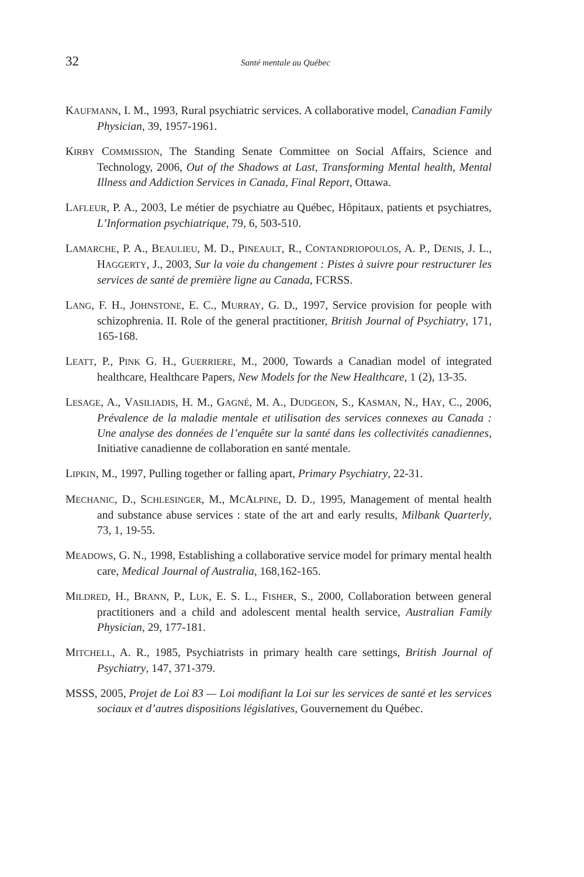32 Santé mentale au Québec
KAUFMANN, I. M., 1993, Rural psychiatric services. A collaborative model, Canadian Family Physician, 39, 1957-1961.
KIRBY COMMISSION, The Standing Senate Committee on Social Affairs, Science and Technology, 2006, Out of the Shadows at Last, Transforming Mental health, Mental Illness and Addiction Services in Canada, Final Report, Ottawa.
LAFLEUR, P. A., 2003, Le métier de psychiatre au Québec, Hôpitaux, patients et psychiatres, L’Information psychiatrique, 79, 6, 503-510.
LAMARCHE, P. A., BEAULIEU, M. D., PINEAULT, R., CONTANDRIOPOULOS, A. P., DENIS, J. L., HAGGERTY, J., 2003, Sur la voie du changement : Pistes à suivre pour restructurer les services de santé de première ligne au Canada, FCRSS.
LANG, F. H., JOHNSTONE, E. C., MURRAY, G. D., 1997, Service provision for people with schizophrenia. II. Role of the general practitioner, British Journal of Psychiatry, 171, 165-168.
LEATT, P., PINK G. H., GUERRIERE, M., 2000, Towards a Canadian model of integrated healthcare, Healthcare Papers, New Models for the New Healthcare, 1 (2), 13-35.
LESAGE, A., VASILIADIS, H. M., GAGNÉ, M. A., DUDGEON, S., KASMAN, N., HAY, C., 2006, Prévalence de la maladie mentale et utilisation des services connexes au Canada : Une analyse des données de l’enquête sur la santé dans les collectivités canadiennes, Initiative canadienne de collaboration en santé mentale.
LIPKIN, M., 1997, Pulling together or falling apart, Primary Psychiatry, 22-31.
MECHANIC, D., SCHLESINGER, M., MCALPINE, D. D., 1995, Management of mental health and substance abuse services : state of the art and early results, Milbank Quarterly, 73, 1, 19-55.
MEADOWS, G. N., 1998, Establishing a collaborative service model for primary mental health care, Medical Journal of Australia, 168,162-165.
MILDRED, H., BRANN, P., LUK, E. S. L., FISHER, S., 2000, Collaboration between general practitioners and a child and adolescent mental health service, Australian Family Physician, 29, 177-181.
MITCHELL, A. R., 1985, Psychiatrists in primary health care settings, British Journal of Psychiatry, 147, 371-379.
MSSS, 2005, Projet de Loi 83 — Loi modifiant la Loi sur les services de santé et les services sociaux et d’autres dispositions législatives, Gouvernement du Québec.